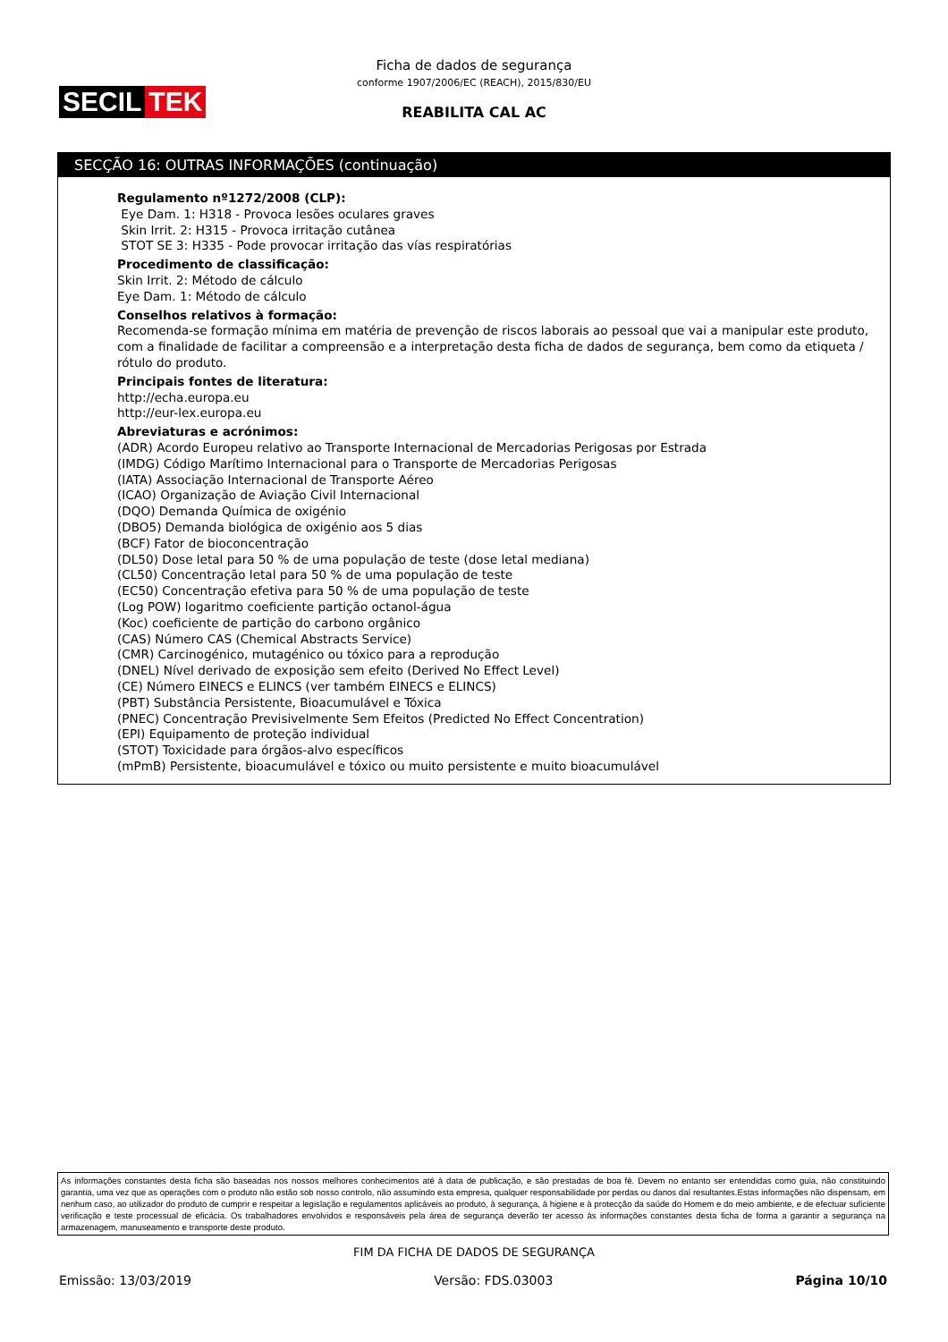SECIL TEK
Ficha de dados de segurança
conforme 1907/2006/EC (REACH), 2015/830/EU
REABILITA CAL AC
SECÇÃO 16: OUTRAS INFORMAÇÕES (continuação)
Regulamento nº1272/2008 (CLP):
Eye Dam. 1: H318 - Provoca lesões oculares graves
Skin Irrit. 2: H315 - Provoca irritação cutânea
STOT SE 3: H335 - Pode provocar irritação das vías respiratórias
Procedimento de classificação:
Skin Irrit. 2: Método de cálculo
Eye Dam. 1: Método de cálculo
Conselhos relativos à formação:
Recomenda-se formação mínima em matéria de prevenção de riscos laborais ao pessoal que vai a manipular este produto, com a finalidade de facilitar a compreensão e a interpretação desta ficha de dados de segurança, bem como da etiqueta / rótulo do produto.
Principais fontes de literatura:
http://echa.europa.eu
http://eur-lex.europa.eu
Abreviaturas e acrónimos:
(ADR) Acordo Europeu relativo ao Transporte Internacional de Mercadorias Perigosas por Estrada
(IMDG) Código Marítimo Internacional para o Transporte de Mercadorias Perigosas
(IATA) Associação Internacional de Transporte Aéreo
(ICAO) Organização de Aviação Civil Internacional
(DQO) Demanda Química de oxigénio
(DBO5) Demanda biológica de oxigénio aos 5 dias
(BCF) Fator de bioconcentração
(DL50) Dose letal para 50 % de uma população de teste (dose letal mediana)
(CL50) Concentração letal para 50 % de uma população de teste
(EC50) Concentração efetiva para 50 % de uma população de teste
(Log POW) logaritmo coeficiente partição octanol-água
(Koc) coeficiente de partição do carbono orgânico
(CAS) Número CAS (Chemical Abstracts Service)
(CMR) Carcinogénico, mutagénico ou tóxico para a reprodução
(DNEL) Nível derivado de exposição sem efeito (Derived No Effect Level)
(CE) Número EINECS e ELINCS (ver também EINECS e ELINCS)
(PBT) Substância Persistente, Bioacumulável e Tóxica
(PNEC) Concentração Previsivelmente Sem Efeitos (Predicted No Effect Concentration)
(EPI) Equipamento de proteção individual
(STOT) Toxicidade para órgãos-alvo específicos
(mPmB) Persistente, bioacumulável e tóxico ou muito persistente e muito bioacumulável
As informações constantes desta ficha são baseadas nos nossos melhores conhecimentos até à data de publicação, e são prestadas de boa fé. Devem no entanto ser entendidas como guia, não constituindo garantia, uma vez que as operações com o produto não estão sob nosso controlo, não assumindo esta empresa, qualquer responsabilidade por perdas ou danos daí resultantes.Estas informações não dispensam, em nenhum caso, ao utilizador do produto de cumprir e respeitar a legislação e regulamentos aplicáveis ao produto, à segurança, à higiene e à protecção da saúde do Homem e do meio ambiente, e de efectuar suficiente verificação e teste processual de eficácia. Os trabalhadores envolvidos e responsáveis pela área de segurança deverão ter acesso às informações constantes desta ficha de forma a garantir a segurança na armazenagem, manuseamento e transporte deste produto.
FIM DA FICHA DE DADOS DE SEGURANÇA
Emissão: 13/03/2019 Versão: FDS.03003 Página 10/10